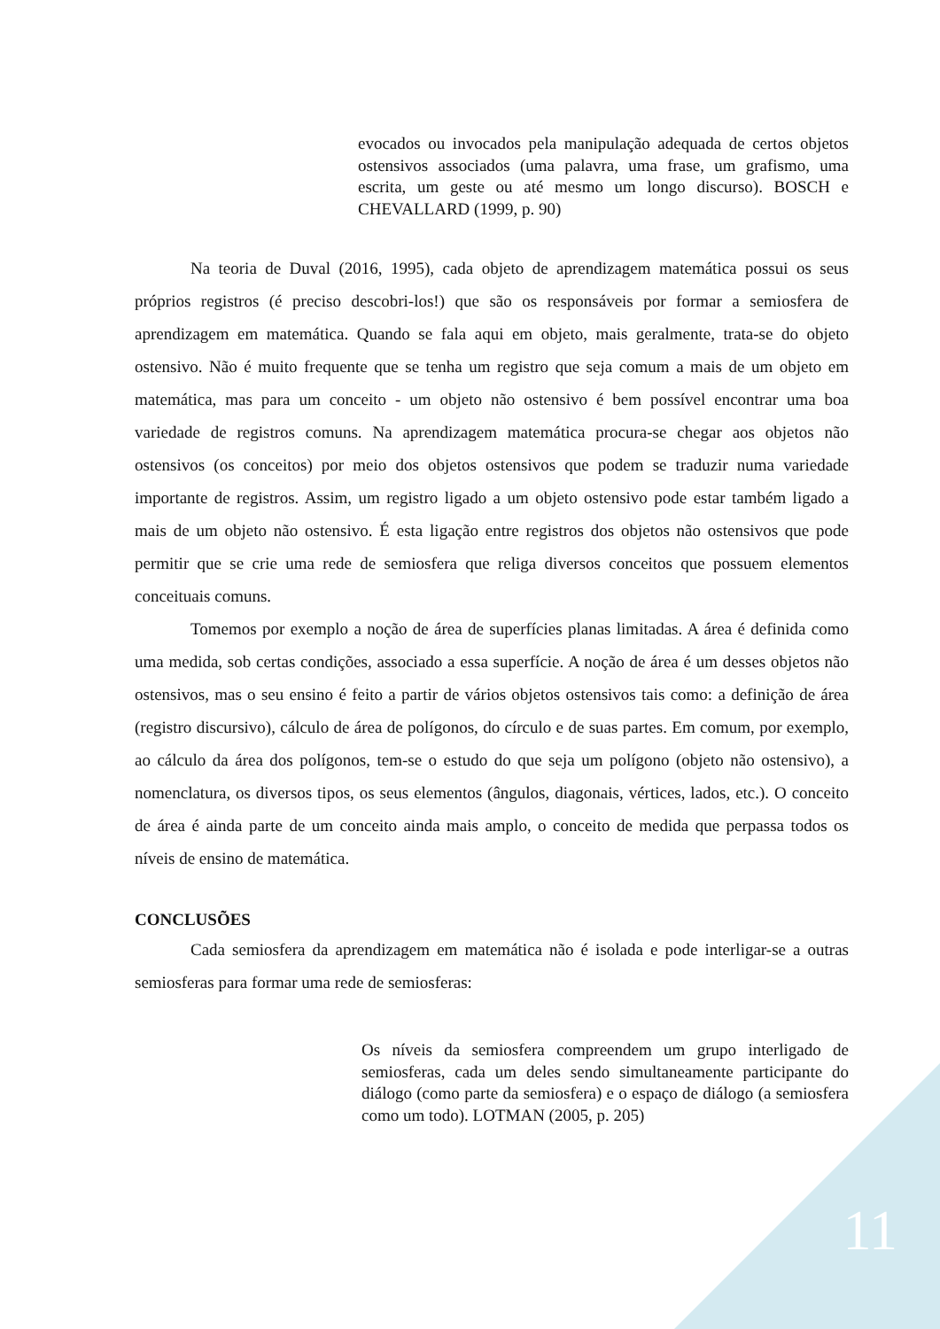evocados ou invocados pela manipulação adequada de certos objetos ostensivos associados (uma palavra, uma frase, um grafismo, uma escrita, um geste ou até mesmo um longo discurso). BOSCH e CHEVALLARD (1999, p. 90)
Na teoria de Duval (2016, 1995), cada objeto de aprendizagem matemática possui os seus próprios registros (é preciso descobri-los!) que são os responsáveis por formar a semiosfera de aprendizagem em matemática. Quando se fala aqui em objeto, mais geralmente, trata-se do objeto ostensivo. Não é muito frequente que se tenha um registro que seja comum a mais de um objeto em matemática, mas para um conceito - um objeto não ostensivo é bem possível encontrar uma boa variedade de registros comuns. Na aprendizagem matemática procura-se chegar aos objetos não ostensivos (os conceitos) por meio dos objetos ostensivos que podem se traduzir numa variedade importante de registros. Assim, um registro ligado a um objeto ostensivo pode estar também ligado a mais de um objeto não ostensivo. É esta ligação entre registros dos objetos não ostensivos que pode permitir que se crie uma rede de semiosfera que religa diversos conceitos que possuem elementos conceituais comuns.
Tomemos por exemplo a noção de área de superfícies planas limitadas. A área é definida como uma medida, sob certas condições, associado a essa superfície. A noção de área é um desses objetos não ostensivos, mas o seu ensino é feito a partir de vários objetos ostensivos tais como: a definição de área (registro discursivo), cálculo de área de polígonos, do círculo e de suas partes. Em comum, por exemplo, ao cálculo da área dos polígonos, tem-se o estudo do que seja um polígono (objeto não ostensivo), a nomenclatura, os diversos tipos, os seus elementos (ângulos, diagonais, vértices, lados, etc.). O conceito de área é ainda parte de um conceito ainda mais amplo, o conceito de medida que perpassa todos os níveis de ensino de matemática.
CONCLUSÕES
Cada semiosfera da aprendizagem em matemática não é isolada e pode interligar-se a outras semiosferas para formar uma rede de semiosferas:
Os níveis da semiosfera compreendem um grupo interligado de semiosferas, cada um deles sendo simultaneamente participante do diálogo (como parte da semiosfera) e o espaço de diálogo (a semiosfera como um todo). LOTMAN (2005, p. 205)
11